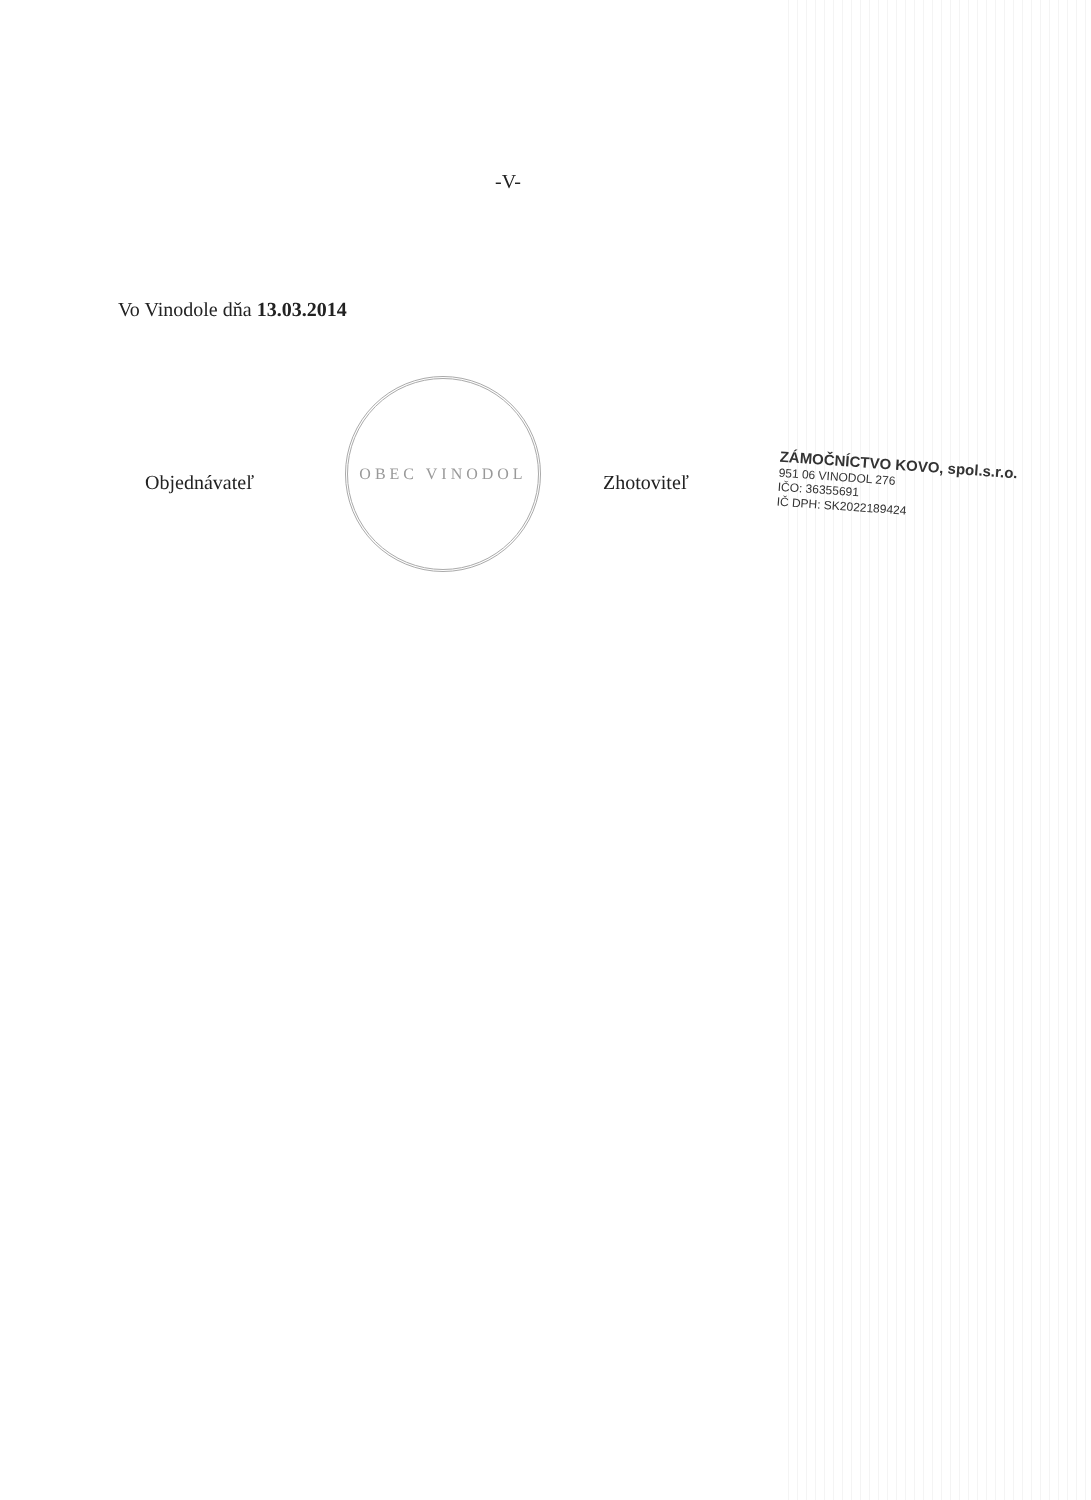-V-
Vo Vinodole dňa 13.03.2014
Objednávateľ
OBEC VINODOL
Zhotoviteľ
ZÁMOČNÍCTVO KOVO, spol.s.r.o.
951 06 VINODOL 276
IČO: 36355691
IČ DPH: SK2022189424